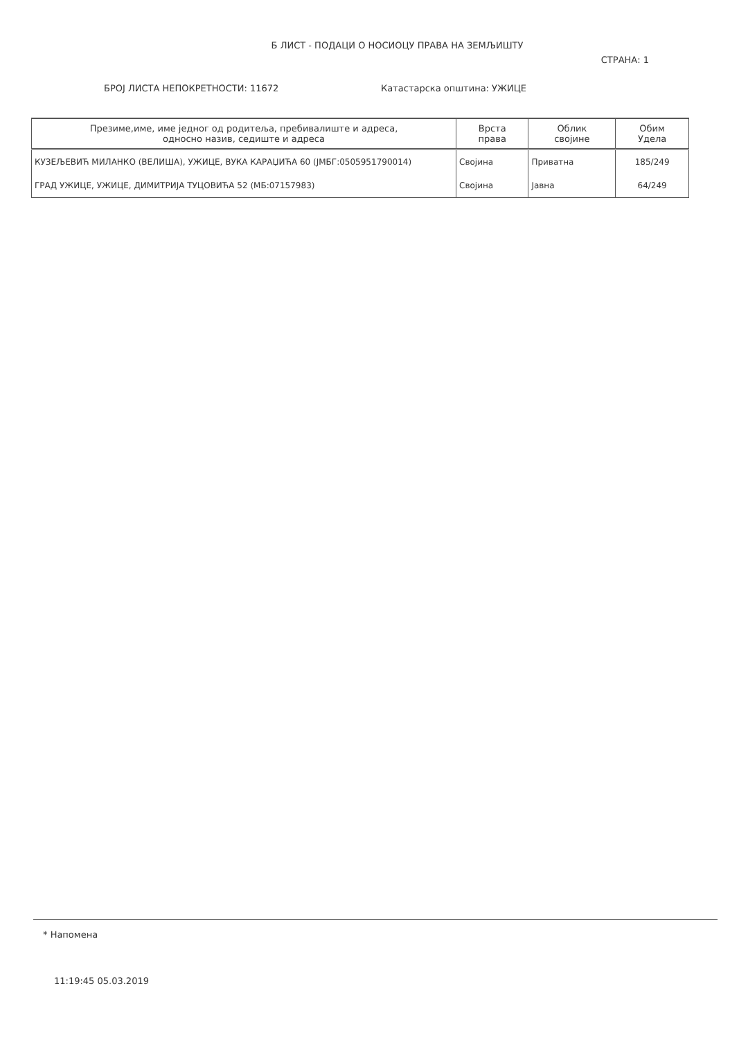Б ЛИСТ - ПОДАЦИ О НОСИОЦУ ПРАВА НА ЗЕМЉИШТУ
СТРАНА: 1
БРОЈ ЛИСТА НЕПОКРЕТНОСТИ: 11672 Катастарска општина: УЖИЦЕ
| Презиме,име, име једног од родитеља, пребивалиште и адреса, односно назив, седиште и адреса | Врста права | Облик својине | Обим Удела |
| --- | --- | --- | --- |
| КУЗЕЉЕВИЋ МИЛАНКО (ВЕЛИША), УЖИЦЕ, ВУКА КАРАЏИЋА 60 (ЈМБГ:0505951790014) | Својина | Приватна | 185/249 |
| ГРАД УЖИЦЕ, УЖИЦЕ, ДИМИТРИЈА ТУЦОВИЋА 52 (МБ:07157983) | Својина | Јавна | 64/249 |
* Напомена
11:19:45 05.03.2019